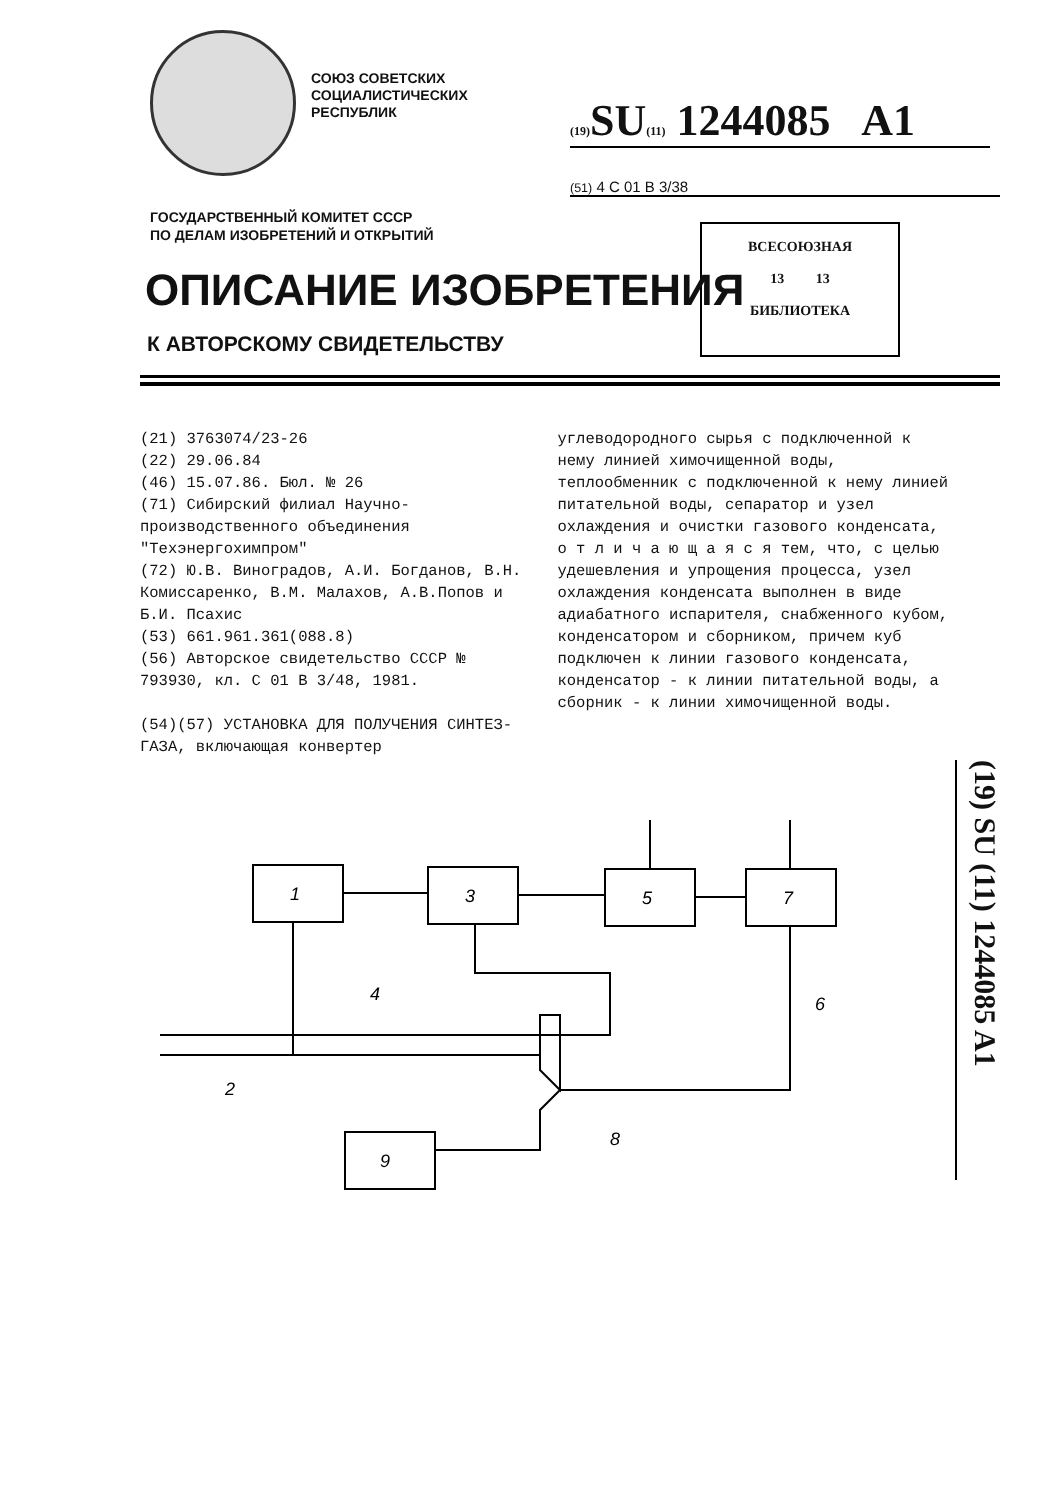СОЮЗ СОВЕТСКИХ
СОЦИАЛИСТИЧЕСКИХ
РЕСПУБЛИК
(19) SU(11) 1244085 A1
(51) 4 С 01 В 3/38
ГОСУДАРСТВЕННЫЙ КОМИТЕТ СССР
ПО ДЕЛАМ ИЗОБРЕТЕНИЙ И ОТКРЫТИЙ
ВСЕСОЮЗНАЯ
13 13
БИБЛИОТЕКА
ОПИСАНИЕ ИЗОБРЕТЕНИЯ
К АВТОРСКОМУ СВИДЕТЕЛЬСТВУ
(21) 3763074/23-26
(22) 29.06.84
(46) 15.07.86. Бюл. № 26
(71) Сибирский филиал Научно-производственного объединения "Техэнергохимпром"
(72) Ю.В. Виноградов, А.И. Богданов, В.Н. Комиссаренко, В.М. Малахов, А.В.Попов и Б.И. Псахис
(53) 661.961.361(088.8)
(56) Авторское свидетельство СССР № 793930, кл. С 01 В 3/48, 1981.
(54)(57) УСТАНОВКА ДЛЯ ПОЛУЧЕНИЯ СИНТЕЗ-ГАЗА, включающая конвертер
углеводородного сырья с подключенной к нему линией химочищенной воды, теплообменник с подключенной к нему линией питательной воды, сепаратор и узел охлаждения и очистки газового конденсата, о т л и ч а ю щ а я с я тем, что, с целью удешевления и упрощения процесса, узел охлаждения конденсата выполнен в виде адиабатного испарителя, снабженного кубом, конденсатором и сборником, причем куб подключен к линии газового конденсата, конденсатор - к линии питательной воды, а сборник - к линии химочищенной воды.
(19) SU (11) 1244085 A1
1
3
5
7
9
4
2
6
8